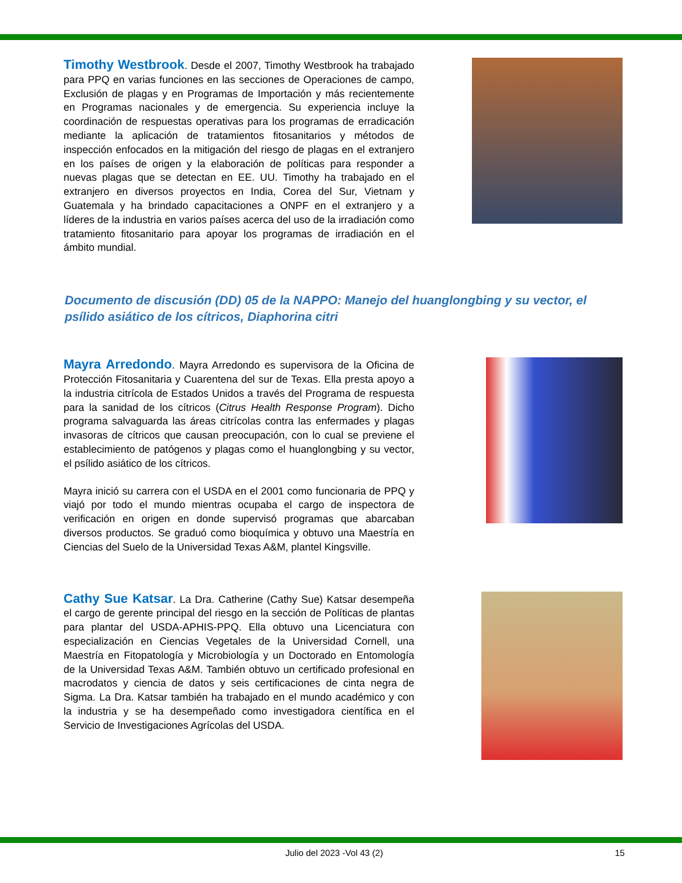Timothy Westbrook. Desde el 2007, Timothy Westbrook ha trabajado para PPQ en varias funciones en las secciones de Operaciones de campo, Exclusión de plagas y en Programas de Importación y más recientemente en Programas nacionales y de emergencia. Su experiencia incluye la coordinación de respuestas operativas para los programas de erradicación mediante la aplicación de tratamientos fitosanitarios y métodos de inspección enfocados en la mitigación del riesgo de plagas en el extranjero en los países de origen y la elaboración de políticas para responder a nuevas plagas que se detectan en EE. UU. Timothy ha trabajado en el extranjero en diversos proyectos en India, Corea del Sur, Vietnam y Guatemala y ha brindado capacitaciones a ONPF en el extranjero y a líderes de la industria en varios países acerca del uso de la irradiación como tratamiento fitosanitario para apoyar los programas de irradiación en el ámbito mundial.
Documento de discusión (DD) 05 de la NAPPO: Manejo del huanglongbing y su vector, el psílido asiático de los cítricos, Diaphorina citri
Mayra Arredondo. Mayra Arredondo es supervisora de la Oficina de Protección Fitosanitaria y Cuarentena del sur de Texas. Ella presta apoyo a la industria citrícola de Estados Unidos a través del Programa de respuesta para la sanidad de los cítricos (Citrus Health Response Program). Dicho programa salvaguarda las áreas citrícolas contra las enfermades y plagas invasoras de cítricos que causan preocupación, con lo cual se previene el establecimiento de patógenos y plagas como el huanglongbing y su vector, el psílido asiático de los cítricos.
Mayra inició su carrera con el USDA en el 2001 como funcionaria de PPQ y viajó por todo el mundo mientras ocupaba el cargo de inspectora de verificación en origen en donde supervisó programas que abarcaban diversos productos. Se graduó como bioquímica y obtuvo una Maestría en Ciencias del Suelo de la Universidad Texas A&M, plantel Kingsville.
Cathy Sue Katsar. La Dra. Catherine (Cathy Sue) Katsar desempeña el cargo de gerente principal del riesgo en la sección de Políticas de plantas para plantar del USDA-APHIS-PPQ. Ella obtuvo una Licenciatura con especialización en Ciencias Vegetales de la Universidad Cornell, una Maestría en Fitopatología y Microbiología y un Doctorado en Entomología de la Universidad Texas A&M. También obtuvo un certificado profesional en macrodatos y ciencia de datos y seis certificaciones de cinta negra de Sigma. La Dra. Katsar también ha trabajado en el mundo académico y con la industria y se ha desempeñado como investigadora científica en el Servicio de Investigaciones Agrícolas del USDA.
Julio del 2023 -Vol 43 (2) 15